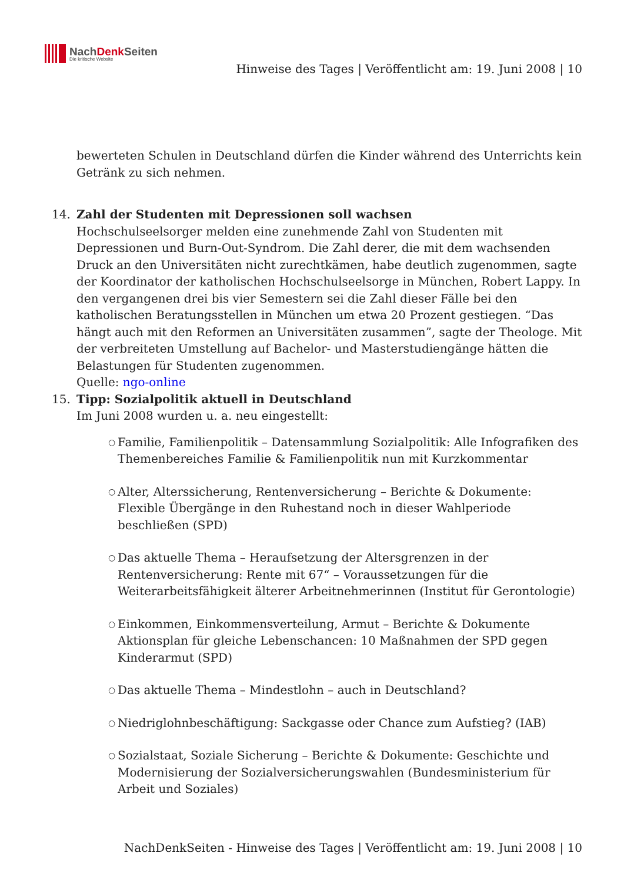NachDenk Seiten
Die kritische Website
Hinweise des Tages | Veröffentlicht am: 19. Juni 2008 | 10
bewerteten Schulen in Deutschland dürfen die Kinder während des Unterrichts kein Getränk zu sich nehmen.
14. Zahl der Studenten mit Depressionen soll wachsen
Hochschulseelsorger melden eine zunehmende Zahl von Studenten mit Depressionen und Burn-Out-Syndrom. Die Zahl derer, die mit dem wachsenden Druck an den Universitäten nicht zurechtkämen, habe deutlich zugenommen, sagte der Koordinator der katholischen Hochschulseelsorge in München, Robert Lappy. In den vergangenen drei bis vier Semestern sei die Zahl dieser Fälle bei den katholischen Beratungsstellen in München um etwa 20 Prozent gestiegen. “Das hängt auch mit den Reformen an Universitäten zusammen”, sagte der Theologe. Mit der verbreiteten Umstellung auf Bachelor- und Masterstudiengänge hätten die Belastungen für Studenten zugenommen.
Quelle: ngo-online
15. Tipp: Sozialpolitik aktuell in Deutschland
Im Juni 2008 wurden u. a. neu eingestellt:
○ Familie, Familienpolitik – Datensammlung Sozialpolitik: Alle Infografiken des Themenbereiches Familie & Familienpolitik nun mit Kurzkommentar
○ Alter, Alterssicherung, Rentenversicherung – Berichte & Dokumente: Flexible Übergänge in den Ruhestand noch in dieser Wahlperiode beschließen (SPD)
○ Das aktuelle Thema – Heraufsetzung der Altersgrenzen in der Rentenversicherung: Rente mit 67“ – Voraussetzungen für die Weiterarbeitsfähigkeit älterer Arbeitnehmerinnen (Institut für Gerontologie)
○ Einkommen, Einkommensverteilung, Armut – Berichte & Dokumente Aktionsplan für gleiche Lebenschancen: 10 Maßnahmen der SPD gegen Kinderarmut (SPD)
○ Das aktuelle Thema – Mindestlohn – auch in Deutschland?
○ Niedriglohnbeschäftigung: Sackgasse oder Chance zum Aufstieg? (IAB)
○ Sozialstaat, Soziale Sicherung – Berichte & Dokumente: Geschichte und Modernisierung der Sozialversicherungswahlen (Bundesministerium für Arbeit und Soziales)
NachDenkSeiten - Hinweise des Tages | Veröffentlicht am: 19. Juni 2008 | 10